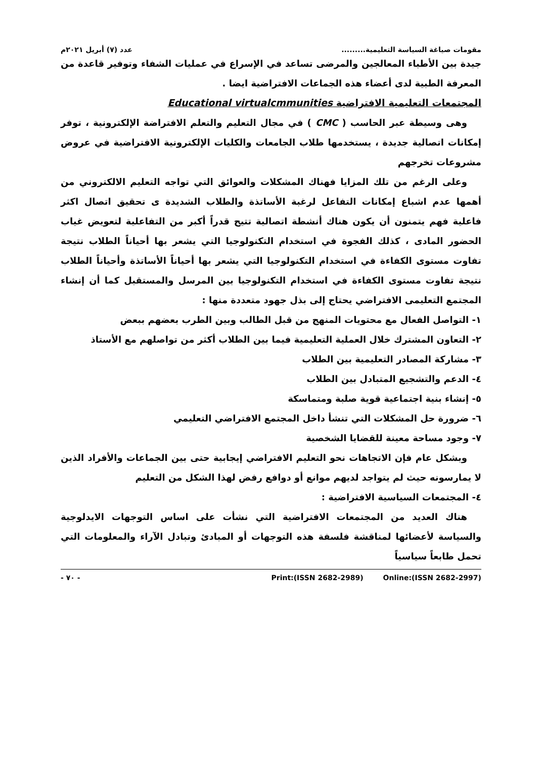مقومات صياغة السياسة التعليمية......... عدد (٧) أبريل ٢٠٢١م
جيدة بين الأطباء المعالجين والمرضى تساعد في الإسراع في عمليات الشفاء وتوفير قاعدة من المعرفة الطبية لدى أعضاء هذه الجماعات الافتراضية ايضا .
المجتمعات التعليمية الافتراضية Educational virtualcmmunities
وهى وسيطة عبر الحاسب ( CMC ) في مجال التعليم والتعلم الافتراضة الإلكترونية ، توفر إمكانات اتصالية جديدة ، يستخدمها طلاب الجامعات والكليات الإلكترونية الافتراضية في عروض مشروعات تخرجهم
وعلى الرغم من تلك المزايا فهناك المشكلات والعوائق التي تواجه التعليم الالكتروني من أهمها عدم اشباع إمكانات التفاعل لرغبة الأساتذة والطلاب الشديدة ى تحقيق اتصال اكثر فاعلية فهم يتمنون أن يكون هناك أنشطة اتصالية تتيح قدراً أكبر من التفاعلية لتعويض غياب الحضور المادى ، كذلك الفجوة في استخدام التكنولوجيا التي يشعر بها أحياناً الطلاب نتيجة تفاوت مستوى الكفاءة في استخدام التكنولوجيا التي يشعر بها أحياناً الأساتذة وأحياناً الطلاب نتيجة تفاوت مستوى الكفاءة في استخدام التكنولوجيا بين المرسل والمستقبل كما أن إنشاء المجتمع التعليمى الافتراضي يحتاج إلى بذل جهود متعددة منها :
١- التواصل الفعال مع محتويات المنهج من قبل الطالب وبين الطرب بعضهم ببعض
٢- التعاون المشترك خلال العملية التعليمية فيما بين الطلاب أكثر من تواصلهم مع الأستاذ
٣- مشاركة المصادر التعليمية بين الطلاب
٤- الدعم والتشجيع المتبادل بين الطلاب
٥- إنشاء بنية اجتماعية قوية صلبة ومتماسكة
٦- ضرورة حل المشكلات التي تنشأ داخل المجتمع الافتراضي التعليمي
٧- وجود مساحة معينة للقضايا الشخصية
وبشكل عام فإن الاتجاهات نحو التعليم الافتراضي إيجابية حتى بين الجماعات والأفراد الذين لا يمارسونه حيث لم يتواجد لديهم موانع أو دوافع رفض لهذا الشكل من التعليم
٤- المجتمعات السياسية الافتراضية :
هناك العديد من المجتمعات الافتراضية التي نشأت على اساس التوجهات الايدلوجية والسياسة لأعضائها لمناقشة فلسفة هذه التوجهات أو المبادئ وتبادل الآراء والمعلومات التي تحمل طابعاً سياسياً
- ٧٠ - Print:(ISSN 2682-2989) Online:(ISSN 2682-2997)